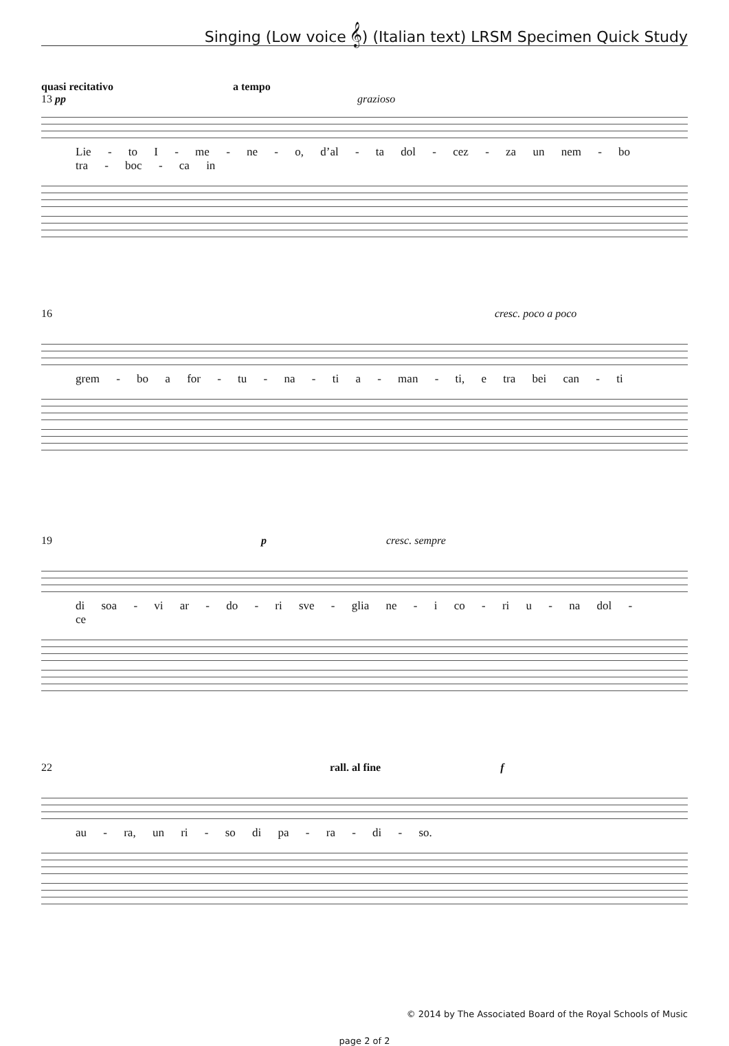Singing (Low voice 𝄞) (Italian text) LRSM Specimen Quick Study
quasi recitativo a tempo
13 pp grazioso
Lie - to I - me - ne - o, d’al - ta dol - cez - za un nem - bo tra - boc - ca in
16 cresc. poco a poco
grem - bo a for - tu - na - ti a - man - ti, e tra bei can - ti
19 p cresc. sempre
di soa - vi ar - do - ri sve - glia ne - i co - ri u - na dol - ce
22 rall. al fine f
au - ra, un ri - so di pa - ra - di - so.
© 2014 by The Associated Board of the Royal Schools of Music
page 2 of 2